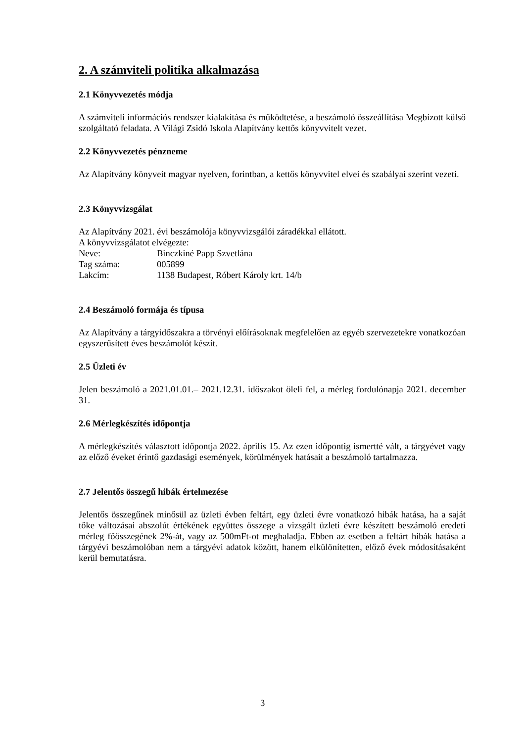2. A számviteli politika alkalmazása
2.1 Könyvvezetés módja
A számviteli információs rendszer kialakítása és működtetése, a beszámoló összeállítása Megbízott külső szolgáltató feladata. A Világi Zsidó Iskola Alapítvány kettős könyvvitelt vezet.
2.2 Könyvvezetés pénzneme
Az Alapítvány könyveit magyar nyelven, forintban, a kettős könyvvitel elvei és szabályai szerint vezeti.
2.3 Könyvvizsgálat
Az Alapítvány 2021. évi beszámolója könyvvizsgálói záradékkal ellátott.
A könyvvizsgálatot elvégezte:
Neve: Binczkiné Papp Szvetlána
Tag száma: 005899
Lakcím: 1138 Budapest, Róbert Károly krt. 14/b
2.4 Beszámoló formája és típusa
Az Alapítvány a tárgyidőszakra a törvényi előírásoknak megfelelően az egyéb szervezetekre vonatkozóan egyszerűsített éves beszámolót készít.
2.5 Üzleti év
Jelen beszámoló a 2021.01.01.– 2021.12.31. időszakot öleli fel, a mérleg fordulónapja 2021. december 31.
2.6 Mérlegkészítés időpontja
A mérlegkészítés választott időpontja 2022. április 15. Az ezen időpontig ismertté vált, a tárgyévet vagy az előző éveket érintő gazdasági események, körülmények hatásait a beszámoló tartalmazza.
2.7 Jelentős összegű hibák értelmezése
Jelentős összegűnek minősül az üzleti évben feltárt, egy üzleti évre vonatkozó hibák hatása, ha a saját tőke változásai abszolút értékének együttes összege a vizsgált üzleti évre készített beszámoló eredeti mérleg főösszegének 2%-át, vagy az 500mFt-ot meghaladja. Ebben az esetben a feltárt hibák hatása a tárgyévi beszámolóban nem a tárgyévi adatok között, hanem elkülönítetten, előző évek módosításaként kerül bemutatásra.
3